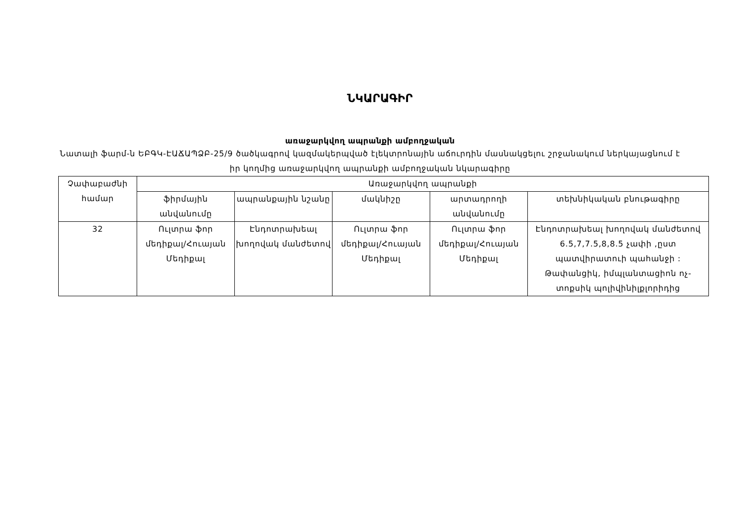ՆԿԱՐԱԳԻՐ
առաջարկվող ապրանքի ամբողջական
Նատալի ֆարմ-ն ԵԲԳԿ-ԷԱՃԱՊՁԲ-25/9 ծածկագրով կազմակերպված էլեկտրոնային աճուրդին մասնակցելու շրջանակում ներկայացնում է իր կողմից առաջարկվող ապրանքի ամբողջական նկարագիրը
| Չափաբաժնի համար | Առաջարկվող ապրանքի | | | | |
| --- | --- | --- | --- | --- | --- |
| | ֆիրմային անվանումը | ապրանքային նշանը | մակնիշը | արտադրողի անվանումը | տեխնիկական բնութագիրը |
| 32 | Ուլտրա ֆոր մեդիքալ/Հուայան Մեդիքալ | Էնդոտրախեալ խողովակ մանժետով | Ուլտրա ֆոր մեդիքալ/Հուայան Մեդիքալ | Ուլտրա ֆոր մեդիքալ/Հուայան Մեդիքալ | Էնդոտրախեալ խողովակ մանժետով 6.5,7,7.5,8,8.5 չափի ,ըստ պատվիրատուի պահանջի : Թափանցիկ, իմպլանտացիոն ոչ-տոքսիկ պոլիվինիլքլորիդից |